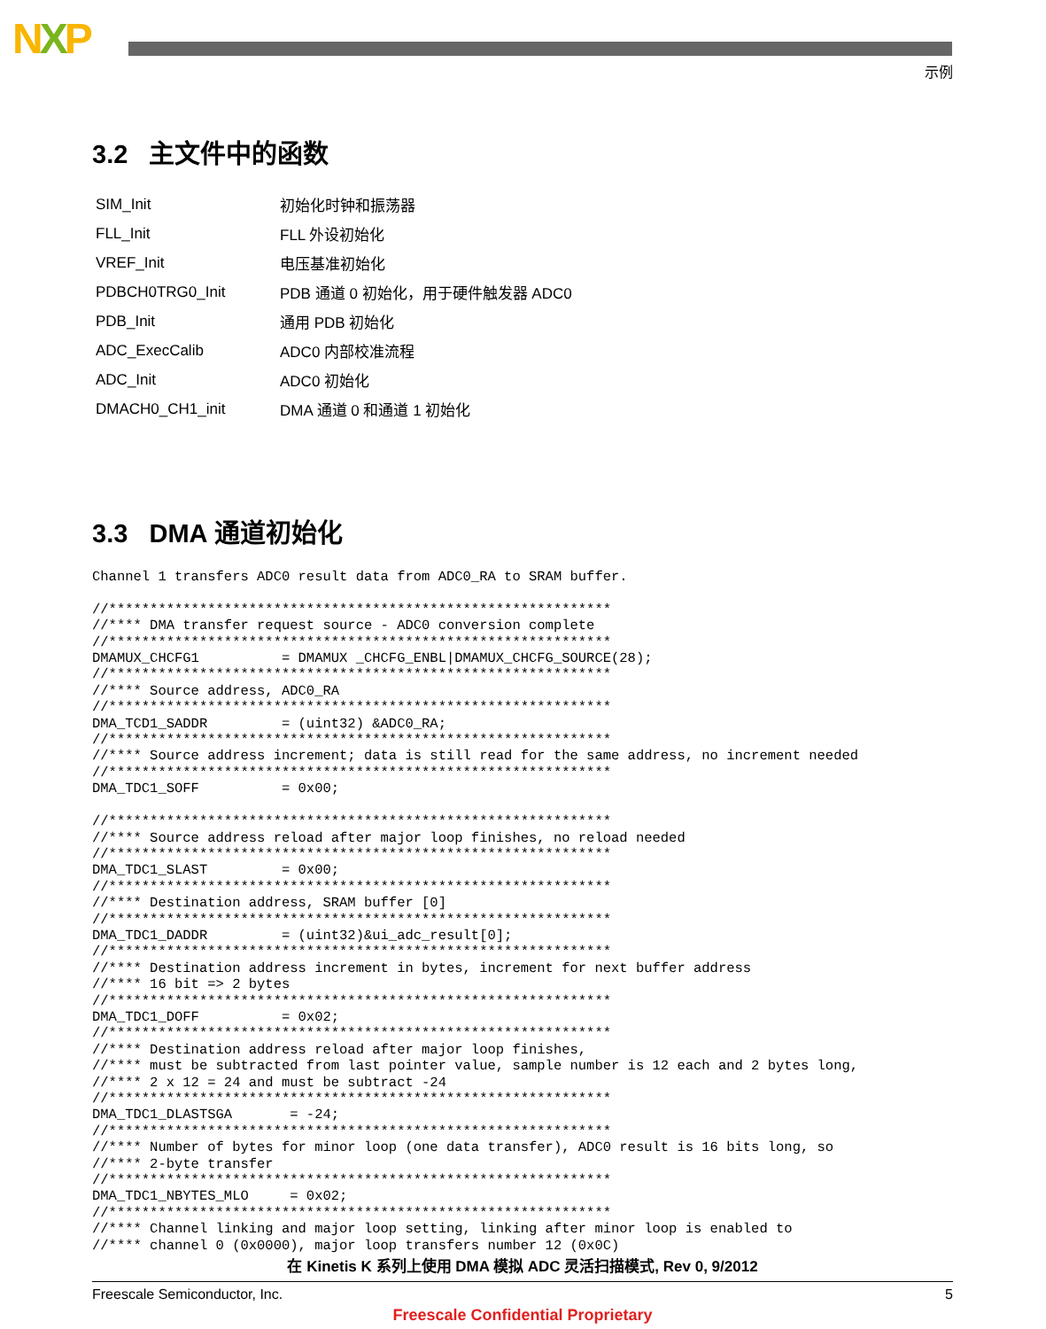NXP
示例
3.2 主文件中的函数
| SIM_Init | 初始化时钟和振荡器 |
| FLL_Init | FLL 外设初始化 |
| VREF_Init | 电压基准初始化 |
| PDBCH0TRG0_Init | PDB 通道 0 初始化，用于硬件触发器 ADC0 |
| PDB_Init | 通用 PDB 初始化 |
| ADC_ExecCalib | ADC0 内部校准流程 |
| ADC_Init | ADC0 初始化 |
| DMACH0_CH1_init | DMA 通道 0 和通道 1 初始化 |
3.3 DMA 通道初始化
Channel 1 transfers ADC0 result data from ADC0_RA to SRAM buffer.

//*************************************************************
//**** DMA transfer request source - ADC0 conversion complete
//*************************************************************
DMAMUX_CHCFG1          = DMAMUX _CHCFG_ENBL|DMAMUX_CHCFG_SOURCE(28);
//*************************************************************
//**** Source address, ADC0_RA
//*************************************************************
DMA_TCD1_SADDR         = (uint32) &ADC0_RA;
//*************************************************************
//**** Source address increment; data is still read for the same address, no increment needed
//*************************************************************
DMA_TDC1_SOFF          = 0x00;

//*************************************************************
//**** Source address reload after major loop finishes, no reload needed
//*************************************************************
DMA_TDC1_SLAST         = 0x00;
//*************************************************************
//**** Destination address, SRAM buffer [0]
//*************************************************************
DMA_TDC1_DADDR         = (uint32)&ui_adc_result[0];
//*************************************************************
//**** Destination address increment in bytes, increment for next buffer address
//**** 16 bit => 2 bytes
//*************************************************************
DMA_TDC1_DOFF          = 0x02;
//*************************************************************
//**** Destination address reload after major loop finishes,
//**** must be subtracted from last pointer value, sample number is 12 each and 2 bytes long,
//**** 2 x 12 = 24 and must be subtract -24
//*************************************************************
DMA_TDC1_DLASTSGA       = -24;
//*************************************************************
//**** Number of bytes for minor loop (one data transfer), ADC0 result is 16 bits long, so
//**** 2-byte transfer
//*************************************************************
DMA_TDC1_NBYTES_MLO     = 0x02;
//*************************************************************
//**** Channel linking and major loop setting, linking after minor loop is enabled to
//**** channel 0 (0x0000), major loop transfers number 12 (0x0C)
在 Kinetis K 系列上使用 DMA 模拟 ADC 灵活扫描模式, Rev 0, 9/2012
Freescale Semiconductor, Inc. 5
Freescale Confidential Proprietary